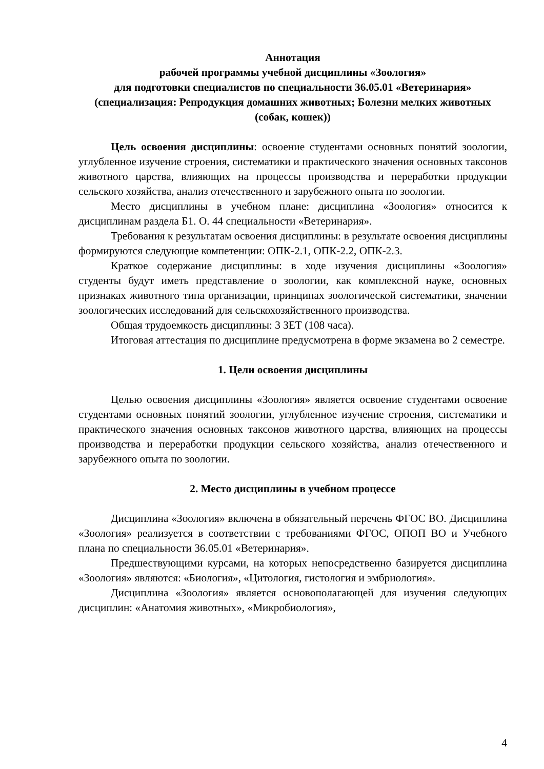Аннотация
рабочей программы учебной дисциплины «Зоология»
для подготовки специалистов по специальности 36.05.01 «Ветеринария»
(специализация: Репродукция домашних животных; Болезни мелких животных (собак, кошек))
Цель освоения дисциплины: освоение студентами основных понятий зоологии, углубленное изучение строения, систематики и практического значения основных таксонов животного царства, влияющих на процессы производства и переработки продукции сельского хозяйства, анализ отечественного и зарубежного опыта по зоологии.
Место дисциплины в учебном плане: дисциплина «Зоология» относится к дисциплинам раздела Б1. О. 44 специальности «Ветеринария».
Требования к результатам освоения дисциплины: в результате освоения дисциплины формируются следующие компетенции: ОПК-2.1, ОПК-2.2, ОПК-2.3.
Краткое содержание дисциплины: в ходе изучения дисциплины «Зоология» студенты будут иметь представление о зоологии, как комплексной науке, основных признаках животного типа организации, принципах зоологической систематики, значении зоологических исследований для сельскохозяйственного производства.
Общая трудоемкость дисциплины: 3 ЗЕТ (108 часа).
Итоговая аттестация по дисциплине предусмотрена в форме экзамена во 2 семестре.
1. Цели освоения дисциплины
Целью освоения дисциплины «Зоология» является освоение студентами освоение студентами основных понятий зоологии, углубленное изучение строения, систематики и практического значения основных таксонов животного царства, влияющих на процессы производства и переработки продукции сельского хозяйства, анализ отечественного и зарубежного опыта по зоологии.
2. Место дисциплины в учебном процессе
Дисциплина «Зоология» включена в обязательный перечень ФГОС ВО. Дисциплина «Зоология» реализуется в соответствии с требованиями ФГОС, ОПОП ВО и Учебного плана по специальности 36.05.01 «Ветеринария».
Предшествующими курсами, на которых непосредственно базируется дисциплина «Зоология» являются: «Биология», «Цитология, гистология и эмбриология».
Дисциплина «Зоология» является основополагающей для изучения следующих дисциплин: «Анатомия животных», «Микробиология»,
4